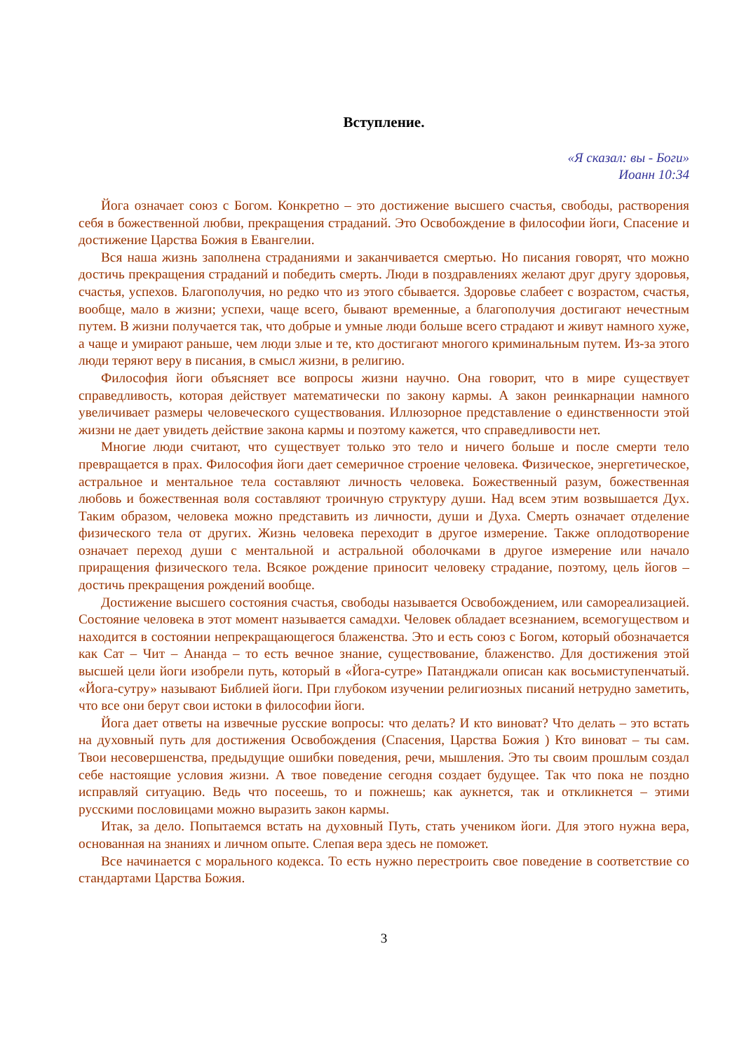Вступление.
«Я сказал: вы - Боги»
Иоанн 10:34
Йога означает союз с Богом. Конкретно – это достижение высшего счастья, свободы, растворения себя в божественной любви, прекращения страданий. Это Освобождение в философии йоги, Спасение и достижение Царства Божия в Евангелии.
Вся наша жизнь заполнена страданиями и заканчивается смертью. Но писания говорят, что можно достичь прекращения страданий и победить смерть. Люди в поздравлениях желают друг другу здоровья, счастья, успехов. Благополучия, но редко что из этого сбывается. Здоровье слабеет с возрастом, счастья, вообще, мало в жизни; успехи, чаще всего, бывают временные, а благополучия достигают нечестным путем. В жизни получается так, что добрые и умные люди больше всего страдают и живут намного хуже, а чаще и умирают раньше, чем люди злые и те, кто достигают многого криминальным путем. Из-за этого люди теряют веру в писания, в смысл жизни, в религию.
Философия йоги объясняет все вопросы жизни научно. Она говорит, что в мире существует справедливость, которая действует математически по закону кармы. А закон реинкарнации намного увеличивает размеры человеческого существования. Иллюзорное представление о единственности этой жизни не дает увидеть действие закона кармы и поэтому кажется, что справедливости нет.
Многие люди считают, что существует только это тело и ничего больше и после смерти тело превращается в прах. Философия йоги дает семеричное строение человека. Физическое, энергетическое, астральное и ментальное тела составляют личность человека. Божественный разум, божественная любовь и божественная воля составляют троичную структуру души. Над всем этим возвышается Дух. Таким образом, человека можно представить из личности, души и Духа. Смерть означает отделение физического тела от других. Жизнь человека переходит в другое измерение. Также оплодотворение означает переход души с ментальной и астральной оболочками в другое измерение или начало приращения физического тела. Всякое рождение приносит человеку страдание, поэтому, цель йогов – достичь прекращения рождений вообще.
Достижение высшего состояния счастья, свободы называется Освобождением, или самореализацией. Состояние человека в этот момент называется самадхи. Человек обладает всезнанием, всемогуществом и находится в состоянии непрекращающегося блаженства. Это и есть союз с Богом, который обозначается как Сат – Чит – Ананда – то есть вечное знание, существование, блаженство. Для достижения этой высшей цели йоги изобрели путь, который в «Йога-сутре» Патанджали описан как восьмиступенчатый. «Йога-сутру» называют Библией йоги. При глубоком изучении религиозных писаний нетрудно заметить, что все они берут свои истоки в философии йоги.
Йога дает ответы на извечные русские вопросы: что делать? И кто виноват? Что делать – это встать на духовный путь для достижения Освобождения (Спасения, Царства Божия ) Кто виноват – ты сам. Твои несовершенства, предыдущие ошибки поведения, речи, мышления. Это ты своим прошлым создал себе настоящие условия жизни. А твое поведение сегодня создает будущее. Так что пока не поздно исправляй ситуацию. Ведь что посеешь, то и пожнешь; как аукнется, так и откликнется – этими русскими пословицами можно выразить закон кармы.
Итак, за дело. Попытаемся встать на духовный Путь, стать учеником йоги. Для этого нужна вера, основанная на знаниях и личном опыте. Слепая вера здесь не поможет.
Все начинается с морального кодекса. То есть нужно перестроить свое поведение в соответствие со стандартами Царства Божия.
3